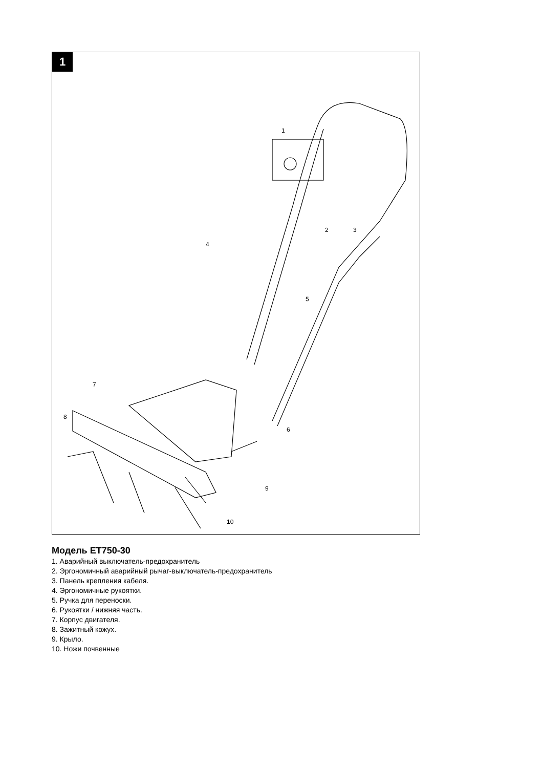1
1
2 3
4
5
6
7
8
9
10
Модель ET750-30
1. Аварийный выключатель-предохранитель
2. Эргономичный аварийный рычаг-выключатель-предохранитель
3. Панель крепления кабеля.
4. Эргономичные рукоятки.
5. Ручка для переноски.
6. Рукоятки / нижняя часть.
7. Корпус двигателя.
8. Зажитный кожух.
9. Крыло.
10. Ножи почвенные